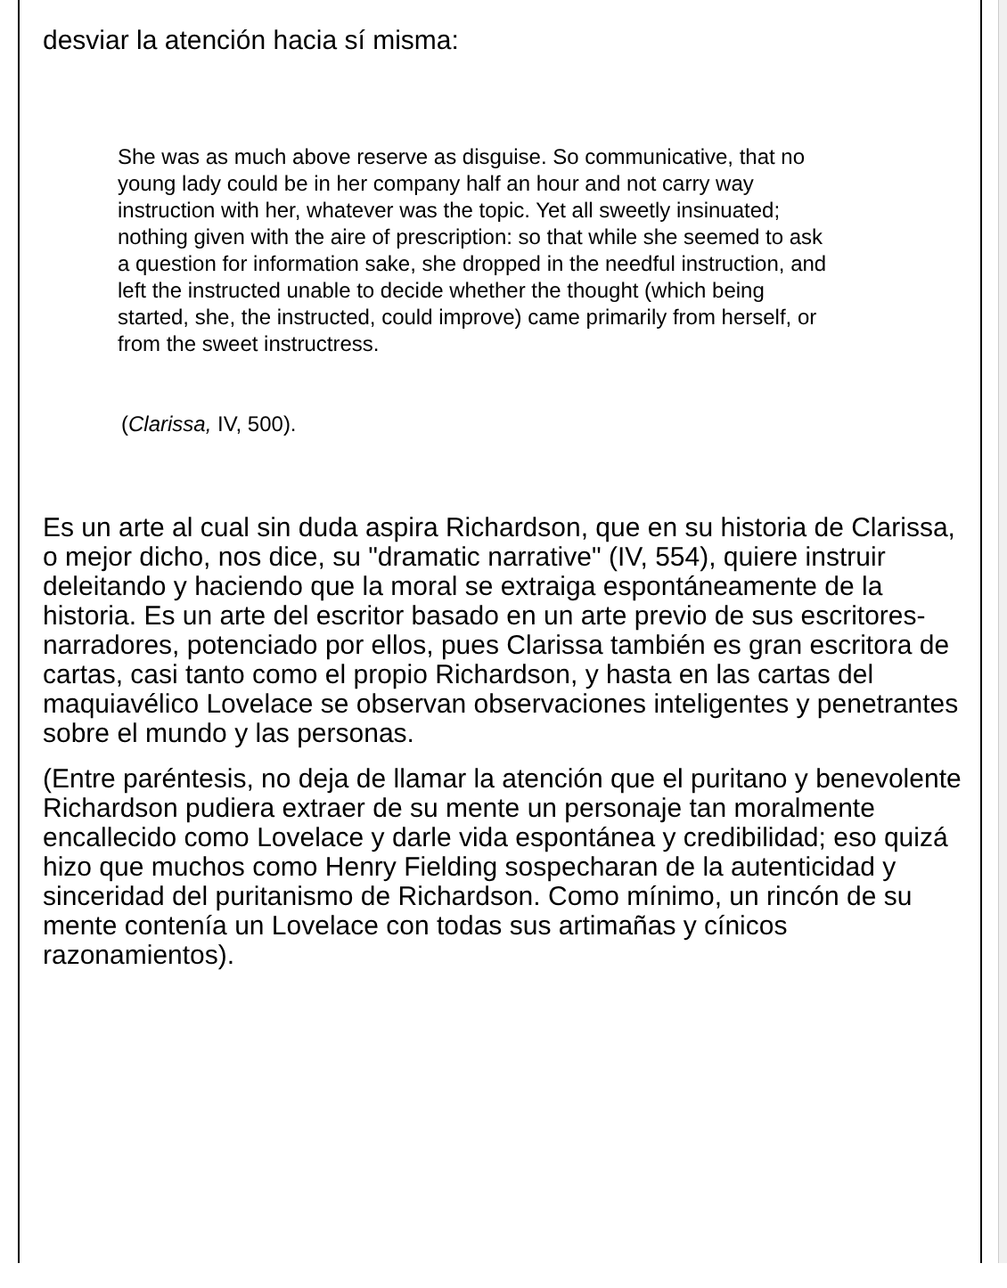desviar la atención hacia sí misma:
She was as much above reserve as disguise. So communicative, that no young lady could be in her company half an hour and not carry way instruction with her, whatever was the topic. Yet all sweetly insinuated; nothing given with the aire of prescription: so that while she seemed to ask a question for information sake, she dropped in the needful instruction, and left the instructed unable to decide whether the thought (which being started, she, the instructed, could improve) came primarily from herself, or from the sweet instructress.
(Clarissa, IV, 500).
Es un arte al cual sin duda aspira Richardson, que en su historia de Clarissa, o mejor dicho, nos dice, su "dramatic narrative" (IV, 554), quiere instruir deleitando y haciendo que la moral se extraiga espontáneamente de la historia. Es un arte del escritor basado en un arte previo de sus escritores-narradores, potenciado por ellos, pues Clarissa también es gran escritora de cartas, casi tanto como el propio Richardson, y hasta en las cartas del maquiavélico Lovelace se observan observaciones inteligentes y penetrantes sobre el mundo y las personas.
(Entre paréntesis, no deja de llamar la atención que el puritano y benevolente Richardson pudiera extraer de su mente un personaje tan moralmente encallecido como Lovelace y darle vida espontánea y credibilidad; eso quizá hizo que muchos como Henry Fielding sospecharan de la autenticidad y sinceridad del puritanismo de Richardson. Como mínimo, un rincón de su mente contenía un Lovelace con todas sus artimañas y cínicos razonamientos).